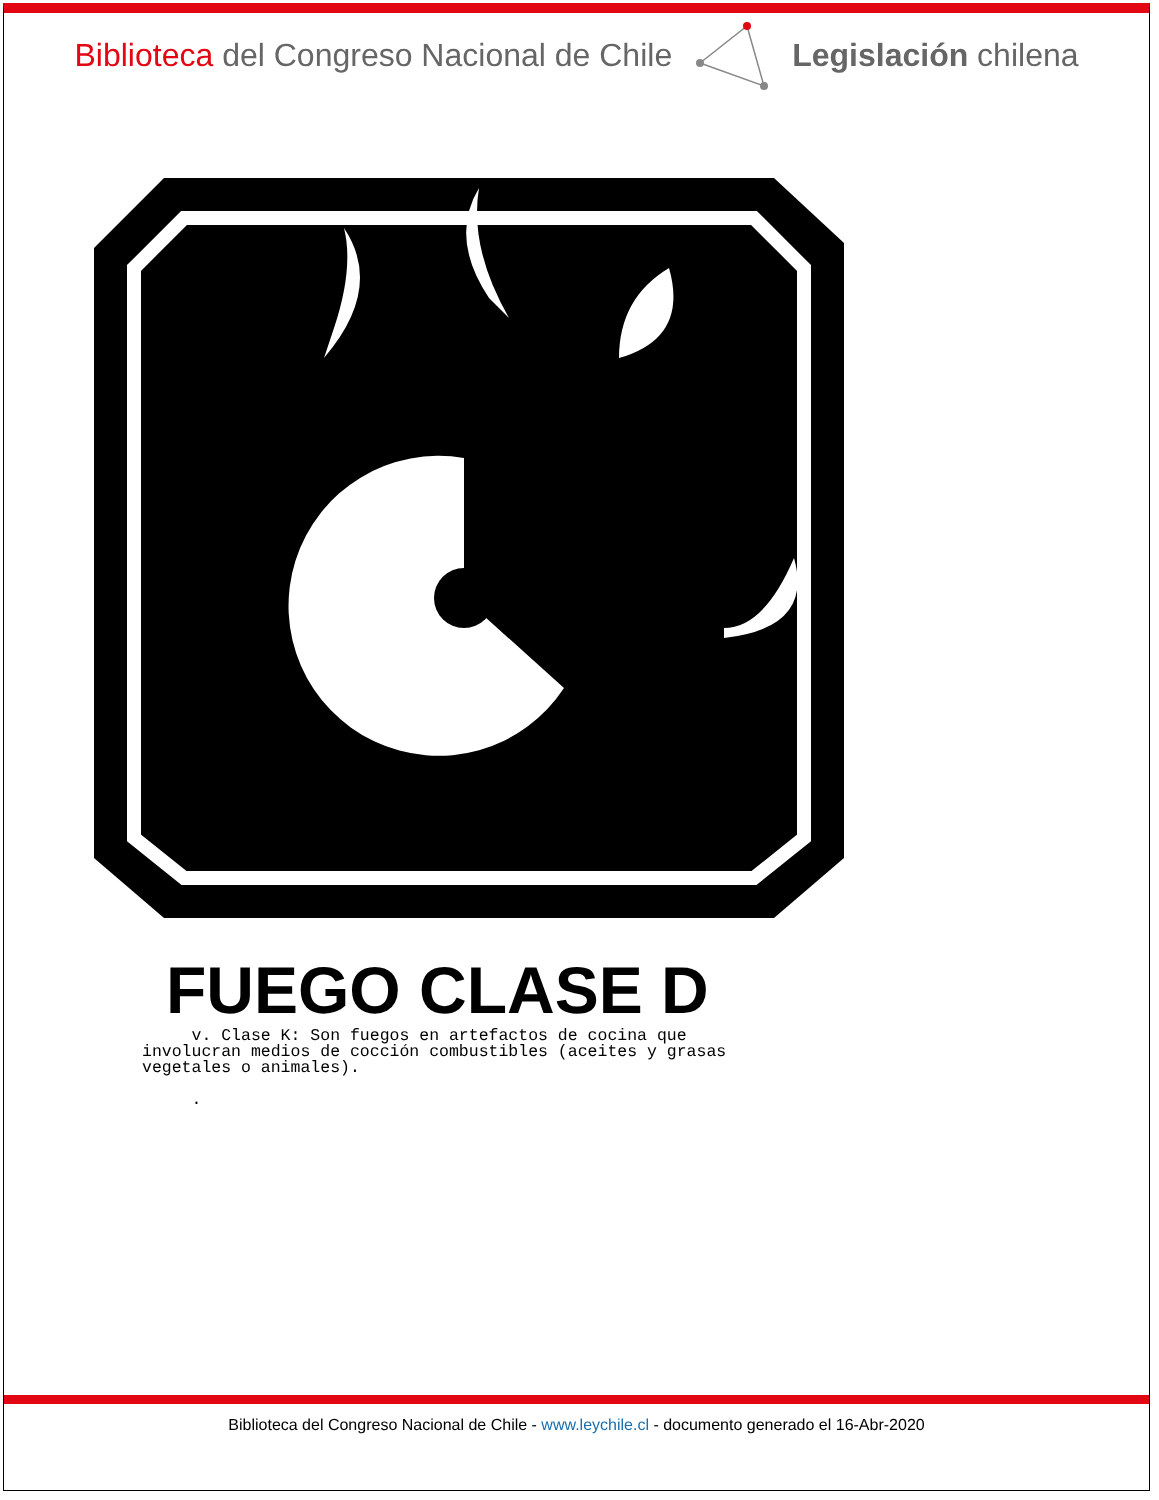Biblioteca del Congreso Nacional de Chile Legislación chilena
FUEGO CLASE D
v. Clase K: Son fuegos en artefactos de cocina que involucran medios de cocción combustibles (aceites y grasas vegetales o animales). .
Biblioteca del Congreso Nacional de Chile - www.leychile.cl - documento generado el 16-Abr-2020